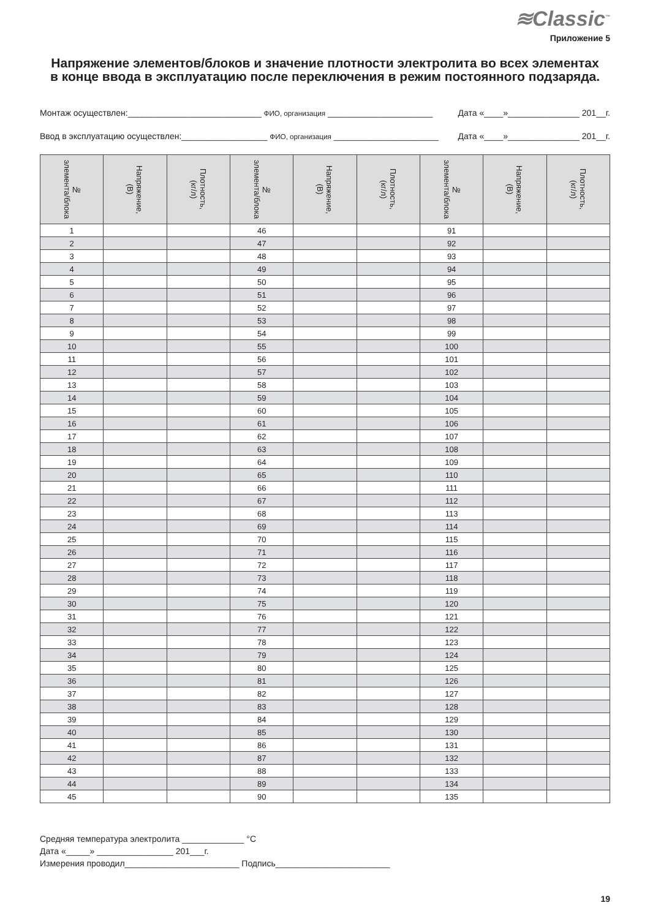≋Classic<sup>™</sup>
Приложение 5
Напряжение элементов/блоков и значение плотности электролита во всех элементах
в конце ввода в эксплуатацию после переключения в режим постоянного подзаряда.
Монтаж осуществлен:____________________________ ФИО, организация ______________________ Дата «____»_______________ 201__г.
Ввод в эксплуатацию осуществлен:__________________ ФИО, организация ______________________ Дата «____»_______________ 201__г.
| № элемента/блока | Напряжение, (В) | Плотность, (кг/л) | № элемента/блока | Напряжение, (В) | Плотность, (кг/л) | № элемента/блока | Напряжение, (В) | Плотность, (кг/л) |
| --- | --- | --- | --- | --- | --- | --- | --- | --- |
| 1 | | | 46 | | | 91 | | |
| 2 | | | 47 | | | 92 | | |
| 3 | | | 48 | | | 93 | | |
| 4 | | | 49 | | | 94 | | |
| 5 | | | 50 | | | 95 | | |
| 6 | | | 51 | | | 96 | | |
| 7 | | | 52 | | | 97 | | |
| 8 | | | 53 | | | 98 | | |
| 9 | | | 54 | | | 99 | | |
| 10 | | | 55 | | | 100 | | |
| 11 | | | 56 | | | 101 | | |
| 12 | | | 57 | | | 102 | | |
| 13 | | | 58 | | | 103 | | |
| 14 | | | 59 | | | 104 | | |
| 15 | | | 60 | | | 105 | | |
| 16 | | | 61 | | | 106 | | |
| 17 | | | 62 | | | 107 | | |
| 18 | | | 63 | | | 108 | | |
| 19 | | | 64 | | | 109 | | |
| 20 | | | 65 | | | 110 | | |
| 21 | | | 66 | | | 111 | | |
| 22 | | | 67 | | | 112 | | |
| 23 | | | 68 | | | 113 | | |
| 24 | | | 69 | | | 114 | | |
| 25 | | | 70 | | | 115 | | |
| 26 | | | 71 | | | 116 | | |
| 27 | | | 72 | | | 117 | | |
| 28 | | | 73 | | | 118 | | |
| 29 | | | 74 | | | 119 | | |
| 30 | | | 75 | | | 120 | | |
| 31 | | | 76 | | | 121 | | |
| 32 | | | 77 | | | 122 | | |
| 33 | | | 78 | | | 123 | | |
| 34 | | | 79 | | | 124 | | |
| 35 | | | 80 | | | 125 | | |
| 36 | | | 81 | | | 126 | | |
| 37 | | | 82 | | | 127 | | |
| 38 | | | 83 | | | 128 | | |
| 39 | | | 84 | | | 129 | | |
| 40 | | | 85 | | | 130 | | |
| 41 | | | 86 | | | 131 | | |
| 42 | | | 87 | | | 132 | | |
| 43 | | | 88 | | | 133 | | |
| 44 | | | 89 | | | 134 | | |
| 45 | | | 90 | | | 135 | | |
Средняя температура электролита _____________ °C
Дата «_____» ________________ 201___г.
Измерения проводил________________________ Подпись________________________
19